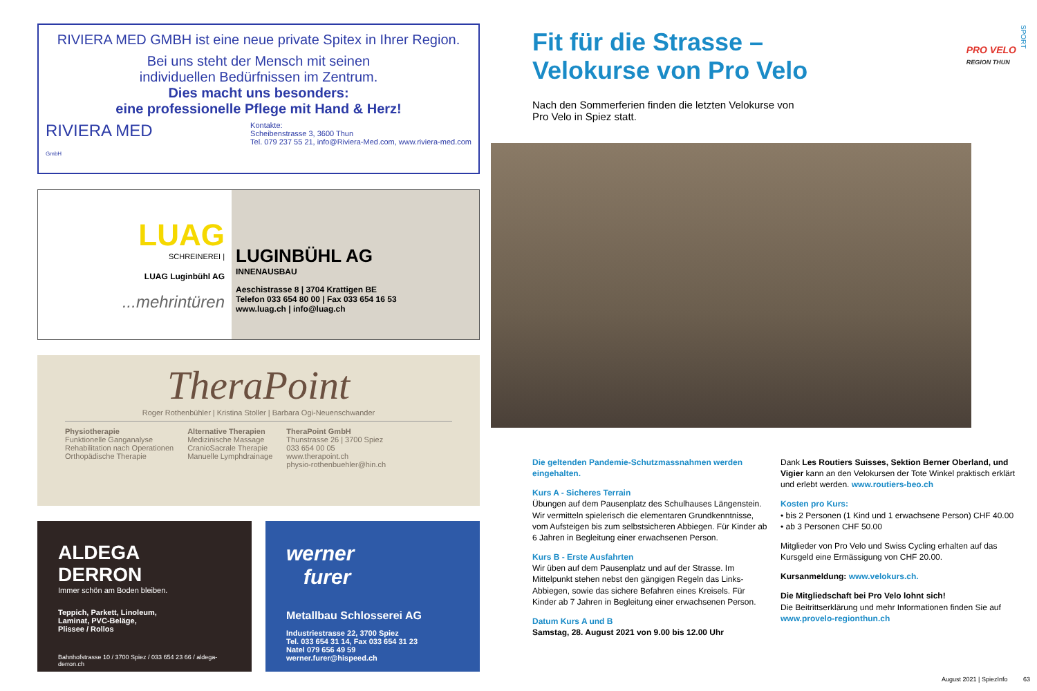RIVIERA MED GMBH ist eine neue private Spitex in Ihrer Region.
Bei uns steht der Mensch mit seinen
individuellen Bedürfnissen im Zentrum.
Dies macht uns besonders:
eine professionelle Pflege mit Hand & Herz!
RIVIERA MED
GmbH
Kontakte:
Scheibenstrasse 3, 3600 Thun
Tel. 079 237 55 21, info@Riviera-Med.com, www.riviera-med.com
LUAG
SCHREINEREI |
LUAG Luginbühl AG
...mehrintüren
LUGINBÜHL AG
INNENAUSBAU
Aeschistrasse 8 | 3704 Krattigen BE
Telefon 033 654 80 00 | Fax 033 654 16 53
www.luag.ch | info@luag.ch
TheraPoint
Roger Rothenbühler | Kristina Stoller | Barbara Ogi-Neuenschwander
Physiotherapie
Funktionelle Ganganalyse
Rehabilitation nach Operationen
Orthopädische Therapie
Alternative Therapien
Medizinische Massage
CranioSacrale Therapie
Manuelle Lymphdrainage
TheraPoint GmbH
Thunstrasse 26 | 3700 Spiez
033 654 00 05
www.therapoint.ch
physio-rothenbuehler@hin.ch
ALDEGA
DERRON
Immer schön am Boden bleiben.
Teppich, Parkett, Linoleum,
Laminat, PVC-Beläge,
Plissee / Rollos
Bahnhofstrasse 10 / 3700 Spiez / 033 654 23 66 / aldega-derron.ch
werner
furer
Metallbau Schlosserei AG
Industriestrasse 22, 3700 Spiez
Tel. 033 654 31 14, Fax 033 654 31 23
Natel 079 656 49 59
werner.furer@hispeed.ch
Fit für die Strasse –
Velokurse von Pro Velo
PRO VELO
REGION THUN
Nach den Sommerferien finden die letzten Velokurse von
Pro Velo in Spiez statt.
Die geltenden Pandemie-Schutzmassnahmen werden eingehalten.
Kurs A - Sicheres Terrain
Übungen auf dem Pausenplatz des Schulhauses Längenstein. Wir vermitteln spielerisch die elementaren Grundkenntnisse, vom Aufsteigen bis zum selbstsicheren Abbiegen. Für Kinder ab 6 Jahren in Begleitung einer erwachsenen Person.
Kurs B - Erste Ausfahrten
Wir üben auf dem Pausenplatz und auf der Strasse. Im Mittelpunkt stehen nebst den gängigen Regeln das Links-Abbiegen, sowie das sichere Befahren eines Kreisels. Für Kinder ab 7 Jahren in Begleitung einer erwachsenen Person.
Datum Kurs A und B
Samstag, 28. August 2021 von 9.00 bis 12.00 Uhr
Dank Les Routiers Suisses, Sektion Berner Oberland, und Vigier kann an den Velokursen der Tote Winkel praktisch erklärt und erlebt werden. www.routiers-beo.ch
Kosten pro Kurs:
• bis 2 Personen (1 Kind und 1 erwachsene Person) CHF 40.00
• ab 3 Personen CHF 50.00
Mitglieder von Pro Velo und Swiss Cycling erhalten auf das Kursgeld eine Ermässigung von CHF 20.00.
Kursanmeldung: www.velokurs.ch.
Die Mitgliedschaft bei Pro Velo lohnt sich!
Die Beitrittserklärung und mehr Informationen finden Sie auf www.provelo-regionthun.ch
SPORT
August 2021 | SpiezInfo 63